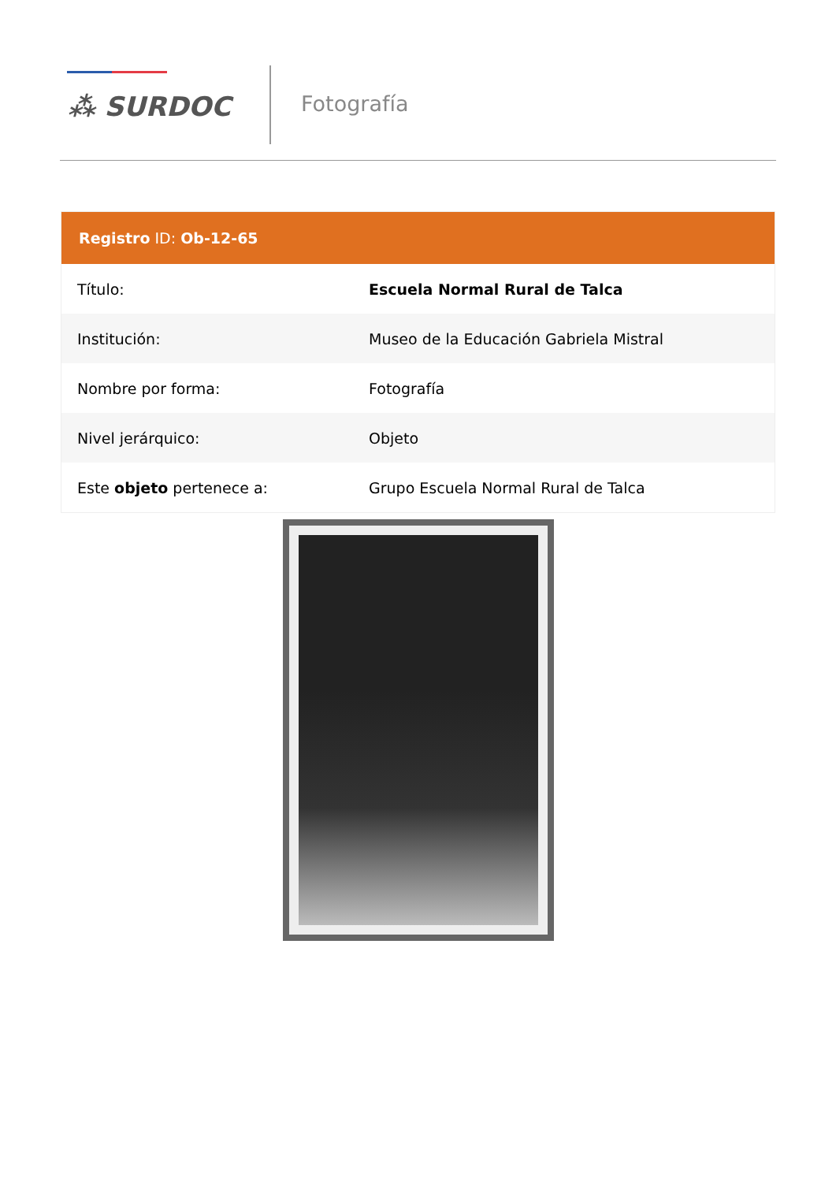⁂ SURDOC Fotografía
Registro ID: Ob-12-65
| Título: | Escuela Normal Rural de Talca |
| Institución: | Museo de la Educación Gabriela Mistral |
| Nombre por forma: | Fotografía |
| Nivel jerárquico: | Objeto |
| Este objeto pertenece a: | Grupo Escuela Normal Rural de Talca |